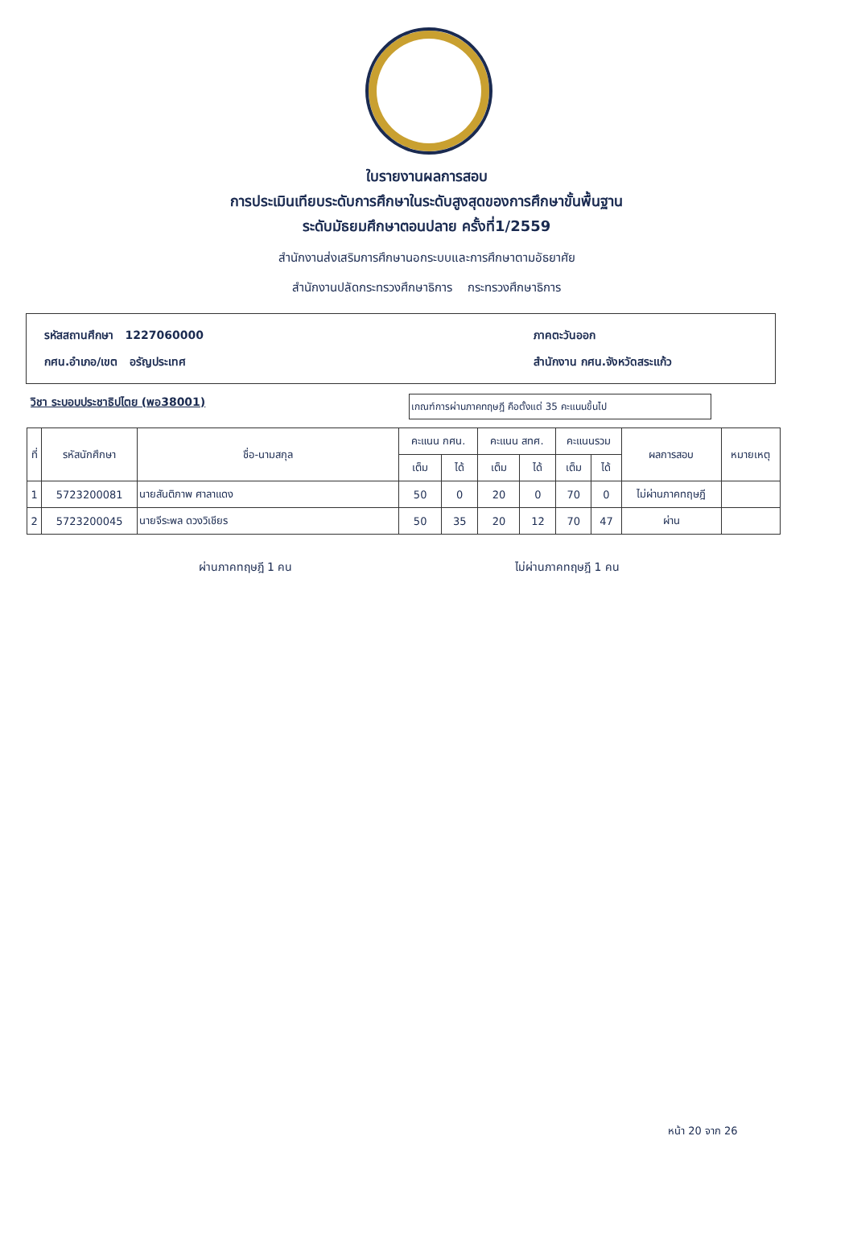ใบรายงานผลการสอบ
การประเมินเทียบระดับการศึกษาในระดับสูงสุดของการศึกษาขั้นพื้นฐาน
ระดับมัธยมศึกษาตอนปลาย ครั้งที่1/2559
สำนักงานส่งเสริมการศึกษานอกระบบและการศึกษาตามอัธยาศัย
สำนักงานปลัดกระทรวงศึกษาธิการ กระทรวงศึกษาธิการ
รหัสสถานศึกษา 1227060000 ภาคตะวันออก
กศน.อำเภอ/เขต อรัญประเทศ สำนักงาน กศน.จังหวัดสระแก้ว
วิชา ระบอบประชาธิปไตย (พอ38001)
เกณฑ์การผ่านภาคทฤษฎี คือตั้งแต่ 35 คะแนนขึ้นไป
| ที่ | รหัสนักศึกษา | ชื่อ-นามสกุล | คะแนน กศน. | | คะแนน สทศ. | | คะแนนรวม | | ผลการสอบ | หมายเหตุ |
| --- | --- | --- | --- | --- | --- | --- | --- | --- | --- | --- |
| | | | เต็ม | ได้ | เต็ม | ได้ | เต็ม | ได้ | | |
| 1 | 5723200081 | นายสันติภาพ ศาลาแดง | 50 | 0 | 20 | 0 | 70 | 0 | ไม่ผ่านภาคทฤษฎี | |
| 2 | 5723200045 | นายจีระพล ดวงวิเชียร | 50 | 35 | 20 | 12 | 70 | 47 | ผ่าน | |
ผ่านภาคทฤษฎี 1 คน ไม่ผ่านภาคทฤษฎี 1 คน
หน้า 20 จาก 26